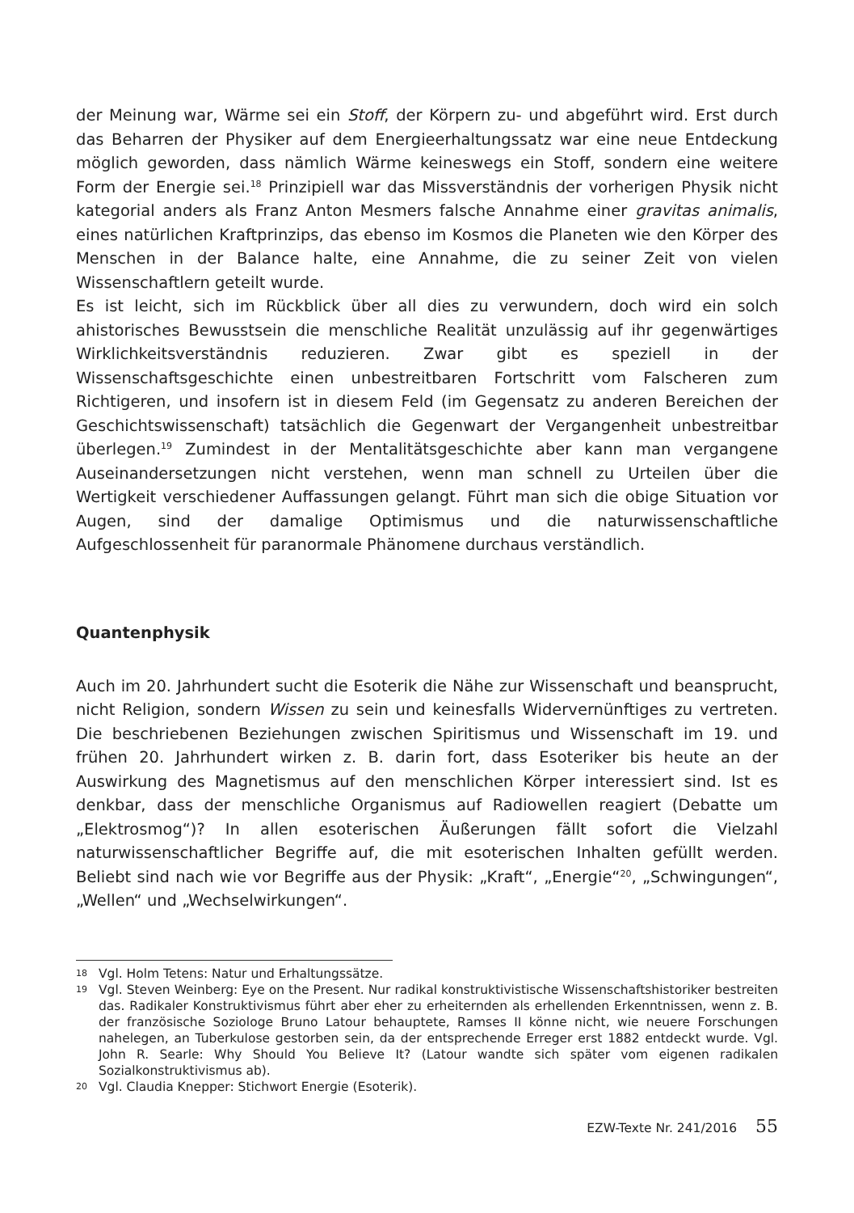der Meinung war, Wärme sei ein Stoff, der Körpern zu- und abgeführt wird. Erst durch das Beharren der Physiker auf dem Energieerhaltungssatz war eine neue Entdeckung möglich geworden, dass nämlich Wärme keineswegs ein Stoff, sondern eine weitere Form der Energie sei.<sup>18</sup> Prinzipiell war das Missverständnis der vorherigen Physik nicht kategorial anders als Franz Anton Mesmers falsche Annahme einer gravitas animalis, eines natürlichen Kraftprinzips, das ebenso im Kosmos die Planeten wie den Körper des Menschen in der Balance halte, eine Annahme, die zu seiner Zeit von vielen Wissenschaftlern geteilt wurde.
Es ist leicht, sich im Rückblick über all dies zu verwundern, doch wird ein solch ahistorisches Bewusstsein die menschliche Realität unzulässig auf ihr gegenwärtiges Wirklichkeitsverständnis reduzieren. Zwar gibt es speziell in der Wissenschaftsgeschichte einen unbestreitbaren Fortschritt vom Falscheren zum Richtigeren, und insofern ist in diesem Feld (im Gegensatz zu anderen Bereichen der Geschichtswissenschaft) tatsächlich die Gegenwart der Vergangenheit unbestreitbar überlegen.<sup>19</sup> Zumindest in der Mentalitätsgeschichte aber kann man vergangene Auseinandersetzungen nicht verstehen, wenn man schnell zu Urteilen über die Wertigkeit verschiedener Auffassungen gelangt. Führt man sich die obige Situation vor Augen, sind der damalige Optimismus und die naturwissenschaftliche Aufgeschlossenheit für paranormale Phänomene durchaus verständlich.
Quantenphysik
Auch im 20. Jahrhundert sucht die Esoterik die Nähe zur Wissenschaft und beansprucht, nicht Religion, sondern Wissen zu sein und keinesfalls Widervernünftiges zu vertreten. Die beschriebenen Beziehungen zwischen Spiritismus und Wissenschaft im 19. und frühen 20. Jahrhundert wirken z. B. darin fort, dass Esoteriker bis heute an der Auswirkung des Magnetismus auf den menschlichen Körper interessiert sind. Ist es denkbar, dass der menschliche Organismus auf Radiowellen reagiert (Debatte um „Elektrosmog“)? In allen esoterischen Äußerungen fällt sofort die Vielzahl naturwissenschaftlicher Begriffe auf, die mit esoterischen Inhalten gefüllt werden. Beliebt sind nach wie vor Begriffe aus der Physik: „Kraft“, „Energie“<sup>20</sup>, „Schwingungen“, „Wellen“ und „Wechselwirkungen“.
18 Vgl. Holm Tetens: Natur und Erhaltungssätze.
19 Vgl. Steven Weinberg: Eye on the Present. Nur radikal konstruktivistische Wissenschaftshistoriker bestreiten das. Radikaler Konstruktivismus führt aber eher zu erheiternden als erhellenden Erkenntnissen, wenn z. B. der französische Soziologe Bruno Latour behauptete, Ramses II könne nicht, wie neuere Forschungen nahelegen, an Tuberkulose gestorben sein, da der entsprechende Erreger erst 1882 entdeckt wurde. Vgl. John R. Searle: Why Should You Believe It? (Latour wandte sich später vom eigenen radikalen Sozialkonstruktivismus ab).
20 Vgl. Claudia Knepper: Stichwort Energie (Esoterik).
EZW-Texte Nr. 241/2016 55